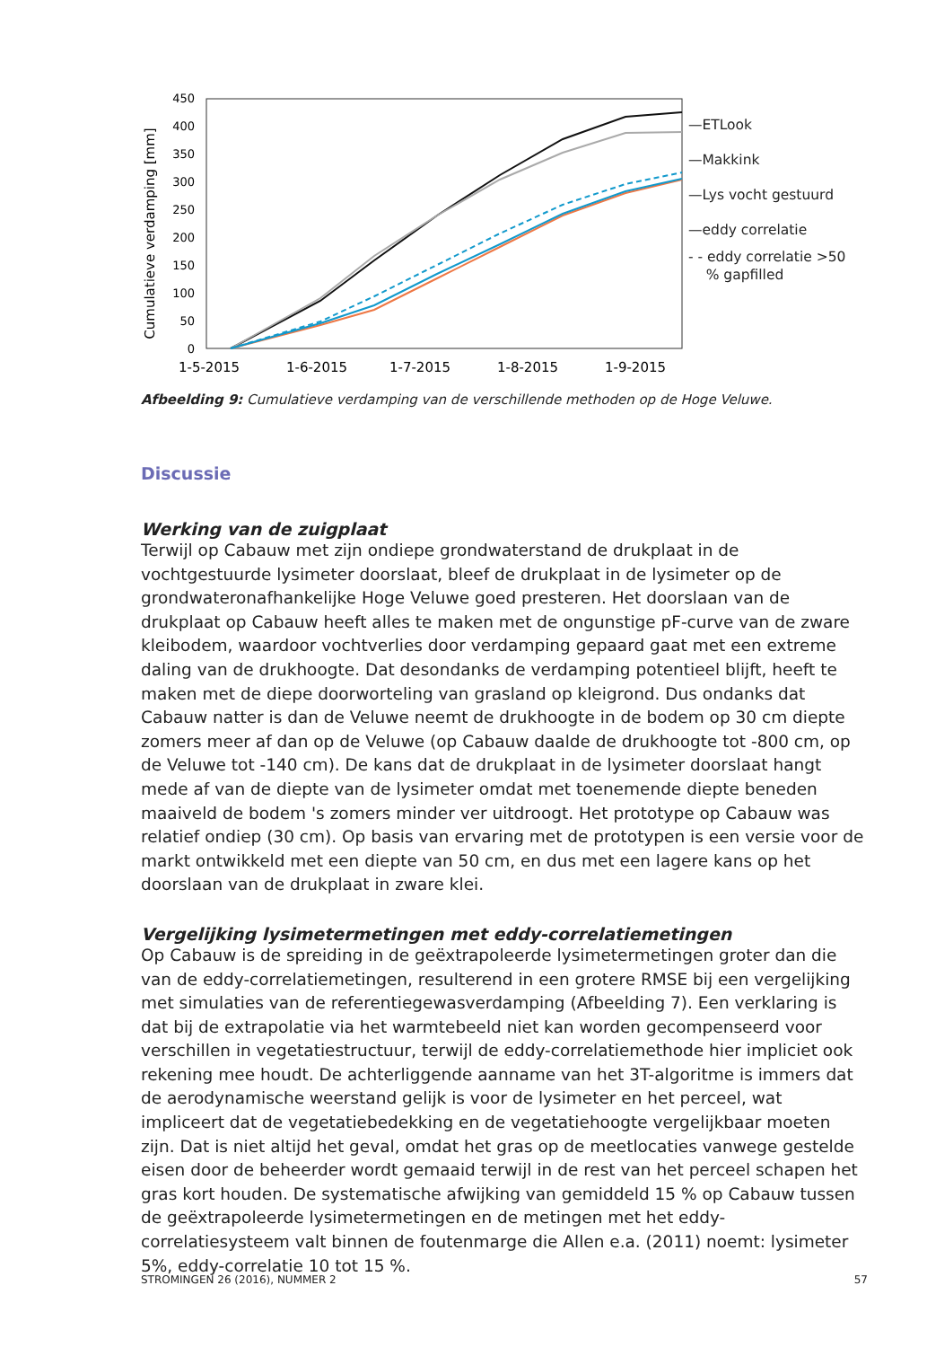Cumulatieve verdamping [mm]
0
50
100
150
200
250
300
350
400
450
1-5-2015
1-6-2015
1-7-2015
1-8-2015
1-9-2015
—ETLook
—Makkink
—Lys vocht gestuurd
—eddy correlatie
- - eddy correlatie >50
% gapfilled
Afbeelding 9: Cumulatieve verdamping van de verschillende methoden op de Hoge Veluwe.
Discussie
Werking van de zuigplaat
Terwijl op Cabauw met zijn ondiepe grondwaterstand de drukplaat in de vochtgestuurde lysimeter doorslaat, bleef de drukplaat in de lysimeter op de grondwateronafhankelijke Hoge Veluwe goed presteren. Het doorslaan van de drukplaat op Cabauw heeft alles te maken met de ongunstige pF-curve van de zware kleibodem, waardoor vochtverlies door verdamping gepaard gaat met een extreme daling van de drukhoogte. Dat desondanks de verdamping potentieel blijft, heeft te maken met de diepe doorworteling van grasland op kleigrond. Dus ondanks dat Cabauw natter is dan de Veluwe neemt de drukhoogte in de bodem op 30 cm diepte zomers meer af dan op de Veluwe (op Cabauw daalde de drukhoogte tot -800 cm, op de Veluwe tot -140 cm). De kans dat de drukplaat in de lysimeter doorslaat hangt mede af van de diepte van de lysimeter omdat met toenemende diepte beneden maaiveld de bodem 's zomers minder ver uitdroogt. Het prototype op Cabauw was relatief ondiep (30 cm). Op basis van ervaring met de prototypen is een versie voor de markt ontwikkeld met een diepte van 50 cm, en dus met een lagere kans op het doorslaan van de drukplaat in zware klei.
Vergelijking lysimetermetingen met eddy-correlatiemetingen
Op Cabauw is de spreiding in de geëxtrapoleerde lysimetermetingen groter dan die van de eddy-correlatiemetingen, resulterend in een grotere RMSE bij een vergelijking met simulaties van de referentiegewasverdamping (Afbeelding 7). Een verklaring is dat bij de extrapolatie via het warmtebeeld niet kan worden gecompenseerd voor verschillen in vegetatiestructuur, terwijl de eddy-correlatiemethode hier impliciet ook rekening mee houdt. De achterliggende aanname van het 3T-algoritme is immers dat de aerodynamische weerstand gelijk is voor de lysimeter en het perceel, wat impliceert dat de vegetatiebedekking en de vegetatiehoogte vergelijkbaar moeten zijn. Dat is niet altijd het geval, omdat het gras op de meetlocaties vanwege gestelde eisen door de beheerder wordt gemaaid terwijl in de rest van het perceel schapen het gras kort houden. De systematische afwijking van gemiddeld 15 % op Cabauw tussen de geëxtrapoleerde lysimetermetingen en de metingen met het eddy-correlatiesysteem valt binnen de foutenmarge die Allen e.a. (2011) noemt: lysimeter 5%, eddy-correlatie 10 tot 15 %.
STROMINGEN 26 (2016), NUMMER 2 57